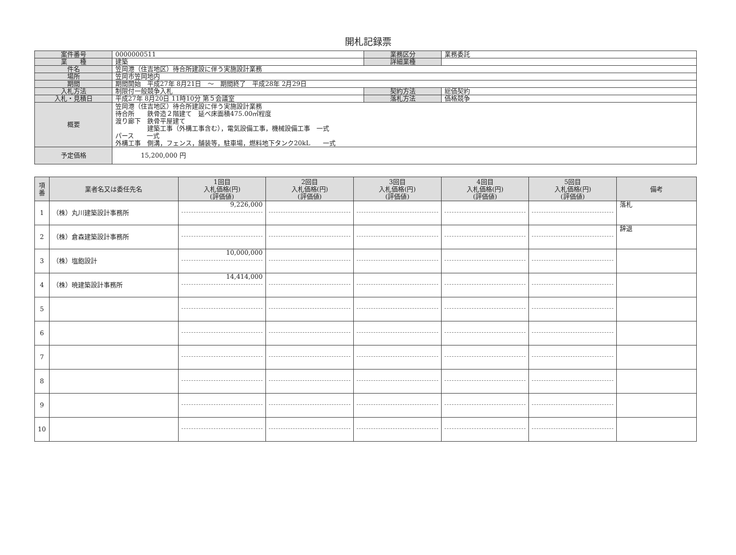開札記録票
| 案件番号 | 0000000511 | 業務区分 | 業務委託 |
| 業 種 | 建築 | 詳細業種 | |
| 件名 | 笠岡港（住吉地区）待合所建設に伴う実施設計業務 | | |
| 場所 | 笠岡市笠岡地内 | | |
| 期間 | 期間開始 平成27年 8月21日 ～ 期間終了 平成28年 2月29日 | | |
| 入札方法 | 制限付一般競争入札 | 契約方法 | 総価契約 |
| 入札・見積日 | 平成27年 8月20日 11時10分 第５会議室 | 落札方法 | 価格競争 |
| 概要 | 笠岡港（住吉地区）待合所建設に伴う実施設計業務 待合所 鉄骨造２階建て 延べ床面積475.00㎡程度 渡り廊下 鉄骨平屋建て 建築工事（外構工事含む），電気設備工事，機械設備工事 一式 パース 一式 外構工事 側溝，フェンス，舗装等，駐車場，燃料地下タンク20kL 一式 | | |
| 予定価格 | 15,200,000 円 | | |
| 項 番 | 業者名又は委任先名 | 1回目 入札価格(円) (評価値) | 2回目 入札価格(円) (評価値) | 3回目 入札価格(円) (評価値) | 4回目 入札価格(円) (評価値) | 5回目 入札価格(円) (評価値) | 備考 |
| --- | --- | --- | --- | --- | --- | --- | --- |
| 1 | （株）丸川建築設計事務所 | 9,226,000 | | | | | 落札 |
| 2 | （株）倉森建築設計事務所 | | | | | | 辞退 |
| 3 | （株）塩飽設計 | 10,000,000 | | | | | |
| 4 | （株）暁建築設計事務所 | 14,414,000 | | | | | |
| 5 | | | | | | | |
| 6 | | | | | | | |
| 7 | | | | | | | |
| 8 | | | | | | | |
| 9 | | | | | | | |
| 10 | | | | | | | |